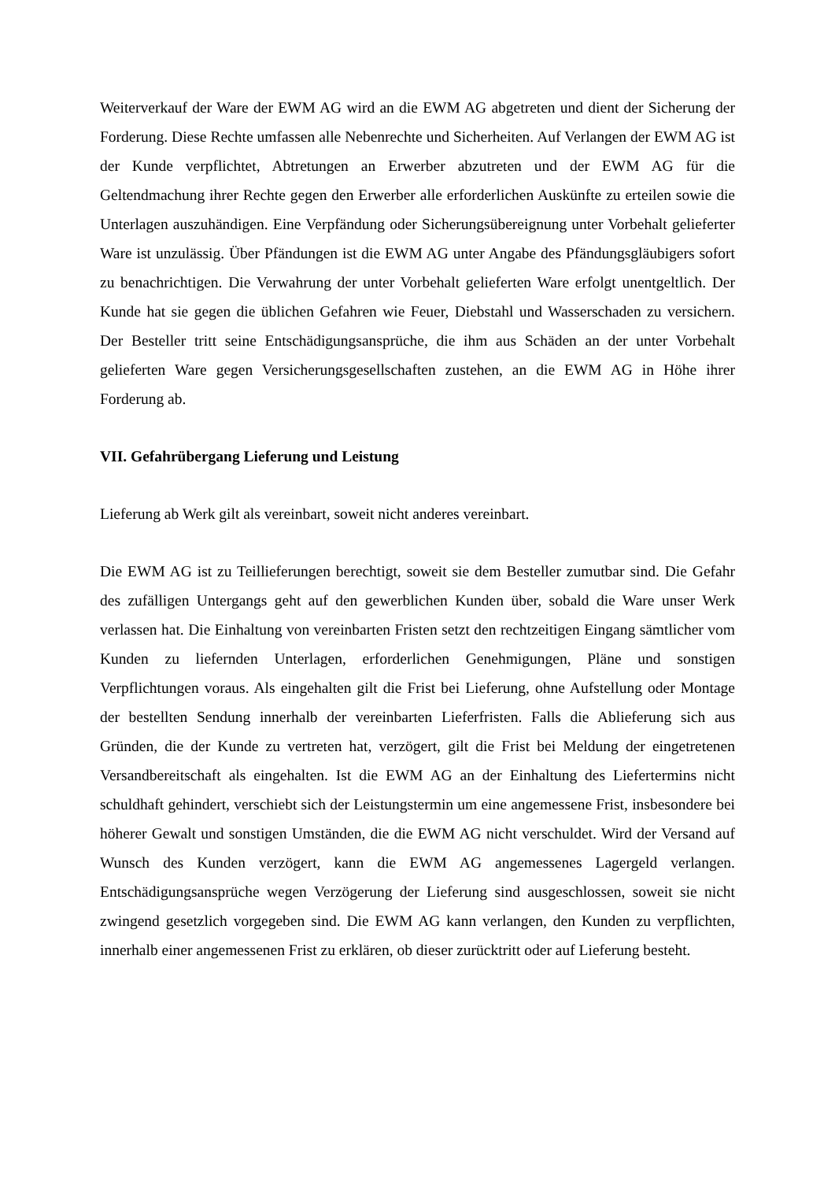Weiterverkauf der Ware der EWM AG wird an die EWM AG abgetreten und dient der Sicherung der Forderung. Diese Rechte umfassen alle Nebenrechte und Sicherheiten. Auf Verlangen der EWM AG ist der Kunde verpflichtet, Abtretungen an Erwerber abzutreten und der EWM AG für die Geltendmachung ihrer Rechte gegen den Erwerber alle erforderlichen Auskünfte zu erteilen sowie die Unterlagen auszuhändigen. Eine Verpfändung oder Sicherungsübereignung unter Vorbehalt gelieferter Ware ist unzulässig. Über Pfändungen ist die EWM AG unter Angabe des Pfändungsgläubigers sofort zu benachrichtigen. Die Verwahrung der unter Vorbehalt gelieferten Ware erfolgt unentgeltlich. Der Kunde hat sie gegen die üblichen Gefahren wie Feuer, Diebstahl und Wasserschaden zu versichern. Der Besteller tritt seine Entschädigungsansprüche, die ihm aus Schäden an der unter Vorbehalt gelieferten Ware gegen Versicherungsgesellschaften zustehen, an die EWM AG in Höhe ihrer Forderung ab.
VII. Gefahrübergang Lieferung und Leistung
Lieferung ab Werk gilt als vereinbart, soweit nicht anderes vereinbart.
Die EWM AG ist zu Teillieferungen berechtigt, soweit sie dem Besteller zumutbar sind. Die Gefahr des zufälligen Untergangs geht auf den gewerblichen Kunden über, sobald die Ware unser Werk verlassen hat. Die Einhaltung von vereinbarten Fristen setzt den rechtzeitigen Eingang sämtlicher vom Kunden zu liefernden Unterlagen, erforderlichen Genehmigungen, Pläne und sonstigen Verpflichtungen voraus. Als eingehalten gilt die Frist bei Lieferung, ohne Aufstellung oder Montage der bestellten Sendung innerhalb der vereinbarten Lieferfristen. Falls die Ablieferung sich aus Gründen, die der Kunde zu vertreten hat, verzögert, gilt die Frist bei Meldung der eingetretenen Versandbereitschaft als eingehalten. Ist die EWM AG an der Einhaltung des Liefertermins nicht schuldhaft gehindert, verschiebt sich der Leistungstermin um eine angemessene Frist, insbesondere bei höherer Gewalt und sonstigen Umständen, die die EWM AG nicht verschuldet. Wird der Versand auf Wunsch des Kunden verzögert, kann die EWM AG angemessenes Lagergeld verlangen. Entschädigungsansprüche wegen Verzögerung der Lieferung sind ausgeschlossen, soweit sie nicht zwingend gesetzlich vorgegeben sind. Die EWM AG kann verlangen, den Kunden zu verpflichten, innerhalb einer angemessenen Frist zu erklären, ob dieser zurücktritt oder auf Lieferung besteht.